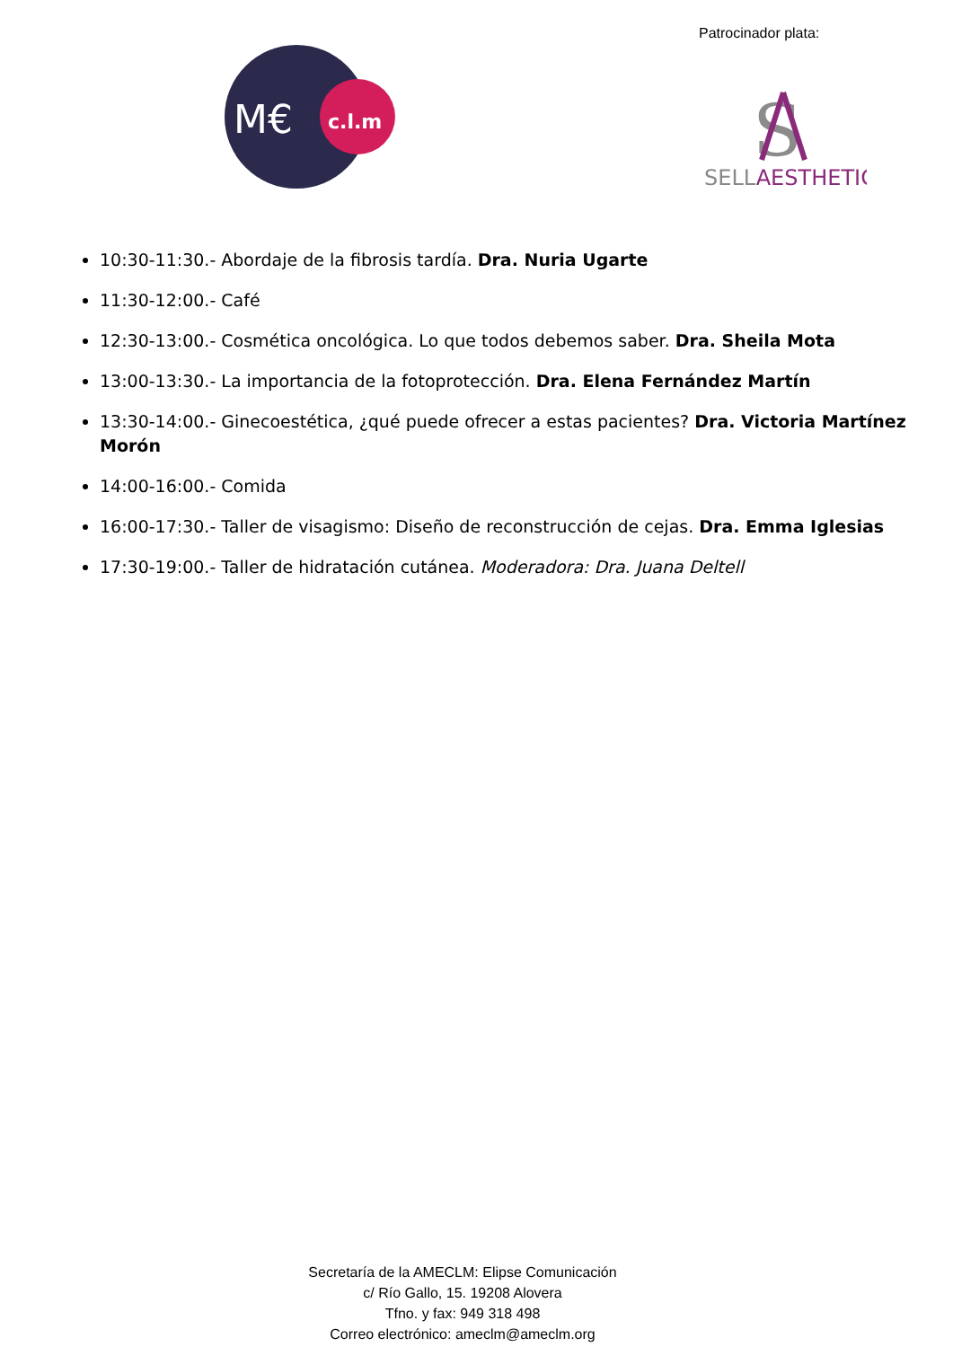Patrocinador plata:
M€
c.l.m
S
SELLAESTHETIC
10:30-11:30.- Abordaje de la fibrosis tardía. Dra. Nuria Ugarte
11:30-12:00.- Café
12:30-13:00.- Cosmética oncológica. Lo que todos debemos saber. Dra. Sheila Mota
13:00-13:30.- La importancia de la fotoprotección. Dra. Elena Fernández Martín
13:30-14:00.- Ginecoestética, ¿qué puede ofrecer a estas pacientes? Dra. Victoria Martínez Morón
14:00-16:00.- Comida
16:00-17:30.- Taller de visagismo: Diseño de reconstrucción de cejas. Dra. Emma Iglesias
17:30-19:00.- Taller de hidratación cutánea. Moderadora: Dra. Juana Deltell
Secretaría de la AMECLM: Elipse Comunicación
c/ Río Gallo, 15. 19208 Alovera
Tfno. y fax: 949 318 498
Correo electrónico: ameclm@ameclm.org